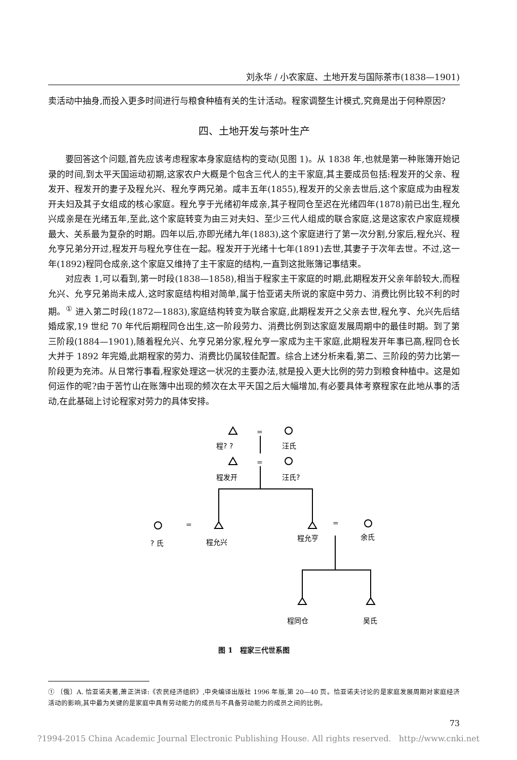刘永华 / 小农家庭、土地开发与国际茶市(1838—1901)
卖活动中抽身,而投入更多时间进行与粮食种植有关的生计活动。程家调整生计模式,究竟是出于何种原因?
四、土地开发与茶叶生产
要回答这个问题,首先应该考虑程家本身家庭结构的变动(见图 1)。从 1838 年,也就是第一种账簿开始记录的时间,到太平天国运动初期,这家农户大概是个包含三代人的主干家庭,其主要成员包括:程发开的父亲、程发开、程发开的妻子及程允兴、程允亨两兄弟。咸丰五年(1855),程发开的父亲去世后,这个家庭成为由程发开夫妇及其子女组成的核心家庭。程允亨于光绪初年成亲,其子程同仓至迟在光绪四年(1878)前已出生,程允兴成亲是在光绪五年,至此,这个家庭转变为由三对夫妇、至少三代人组成的联合家庭,这是这家农户家庭规模最大、关系最为复杂的时期。四年以后,亦即光绪九年(1883),这个家庭进行了第一次分割,分家后,程允兴、程允亨兄弟分开过,程发开与程允亨住在一起。程发开于光绪十七年(1891)去世,其妻子于次年去世。不过,这一年(1892)程同仓成亲,这个家庭又维持了主干家庭的结构,一直到这批账簿记事结束。
对应表 1,可以看到,第一时段(1838—1858),相当于程家主干家庭的时期,此期程发开父亲年龄较大,而程允兴、允亨兄弟尚未成人,这时家庭结构相对简单,属于恰亚诺夫所说的家庭中劳力、消费比例比较不利的时期。<sup>①</sup> 进入第二时段(1872—1883),家庭结构转变为联合家庭,此期程发开之父亲去世,程允亨、允兴先后结婚成家,19 世纪 70 年代后期程同仓出生,这一阶段劳力、消费比例到达家庭发展周期中的最佳时期。到了第三阶段(1884—1901),随着程允兴、允亨兄弟分家,程允亨一家成为主干家庭,此期程发开年事已高,程同仓长大并于 1892 年完婚,此期程家的劳力、消费比仍属较佳配置。综合上述分析来看,第二、三阶段的劳力比第一阶段更为充沛。从日常行事看,程家处理这一状况的主要办法,就是投入更大比例的劳力到粮食种植中。这是如何运作的呢?由于苦竹山在账簿中出现的频次在太平天国之后大幅增加,有必要具体考察程家在此地从事的活动,在此基础上讨论程家对劳力的具体安排。
=
=
=
=
程? ?
汪氏
程发开
汪氏?
? 氏
程允兴
程允亨
余氏
程同仓
吴氏
图 1　程家三代世系图
① 〔俄〕A. 恰亚诺夫著,萧正洪译:《农民经济组织》,中央编译出版社 1996 年版,第 20—40 页。恰亚诺夫讨论的是家庭发展周期对家庭经济活动的影响,其中最为关键的是家庭中具有劳动能力的成员与不具备劳动能力的成员之间的比例。
73
?1994-2015 China Academic Journal Electronic Publishing House. All rights reserved. http://www.cnki.net